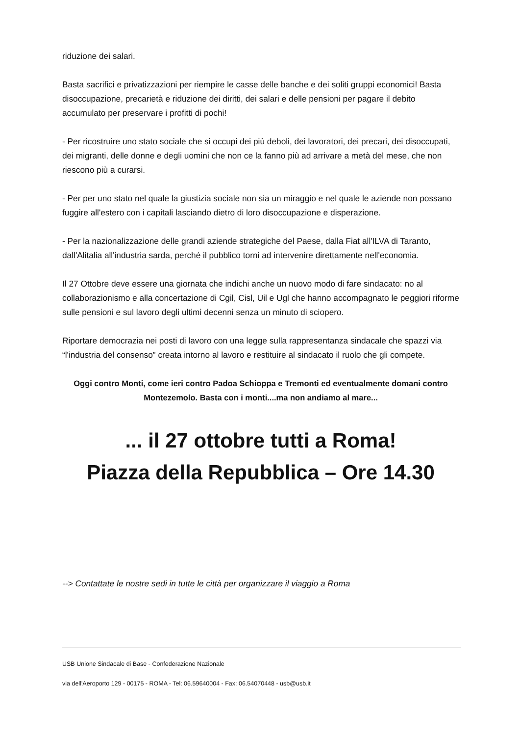riduzione dei salari.
Basta sacrifici e privatizzazioni per riempire le casse delle banche e dei soliti gruppi economici! Basta disoccupazione, precarietà e riduzione dei diritti, dei salari e delle pensioni per pagare il debito accumulato per preservare i profitti di pochi!
- Per ricostruire uno stato sociale che si occupi dei più deboli, dei lavoratori, dei precari, dei disoccupati, dei migranti, delle donne e degli uomini che non ce la fanno più ad arrivare a metà del mese, che non riescono più a curarsi.
- Per per uno stato nel quale la giustizia sociale non sia un miraggio e nel quale le aziende non possano fuggire all'estero con i capitali lasciando dietro di loro disoccupazione e disperazione.
- Per la nazionalizzazione delle grandi aziende strategiche del Paese, dalla Fiat all'ILVA di Taranto, dall'Alitalia all'industria sarda, perché il pubblico torni ad intervenire direttamente nell'economia.
Il 27 Ottobre deve essere una giornata che indichi anche un nuovo modo di fare sindacato: no al collaborazionismo e alla concertazione di Cgil, Cisl, Uil e Ugl che hanno accompagnato le peggiori riforme sulle pensioni e sul lavoro degli ultimi decenni senza un minuto di sciopero.
Riportare democrazia nei posti di lavoro con una legge sulla rappresentanza sindacale che spazzi via “l'industria del consenso” creata intorno al lavoro e restituire al sindacato il ruolo che gli compete.
Oggi contro Monti, come ieri contro Padoa Schioppa e Tremonti ed eventualmente domani contro Montezemolo. Basta con i monti....ma non andiamo al mare...
... il 27 ottobre tutti a Roma!
Piazza della Repubblica – Ore 14.30
--> Contattate le nostre sedi in tutte le città per organizzare il viaggio a Roma
USB Unione Sindacale di Base - Confederazione Nazionale
via dell'Aeroporto 129 - 00175 - ROMA - Tel: 06.59640004 - Fax: 06.54070448 - usb@usb.it